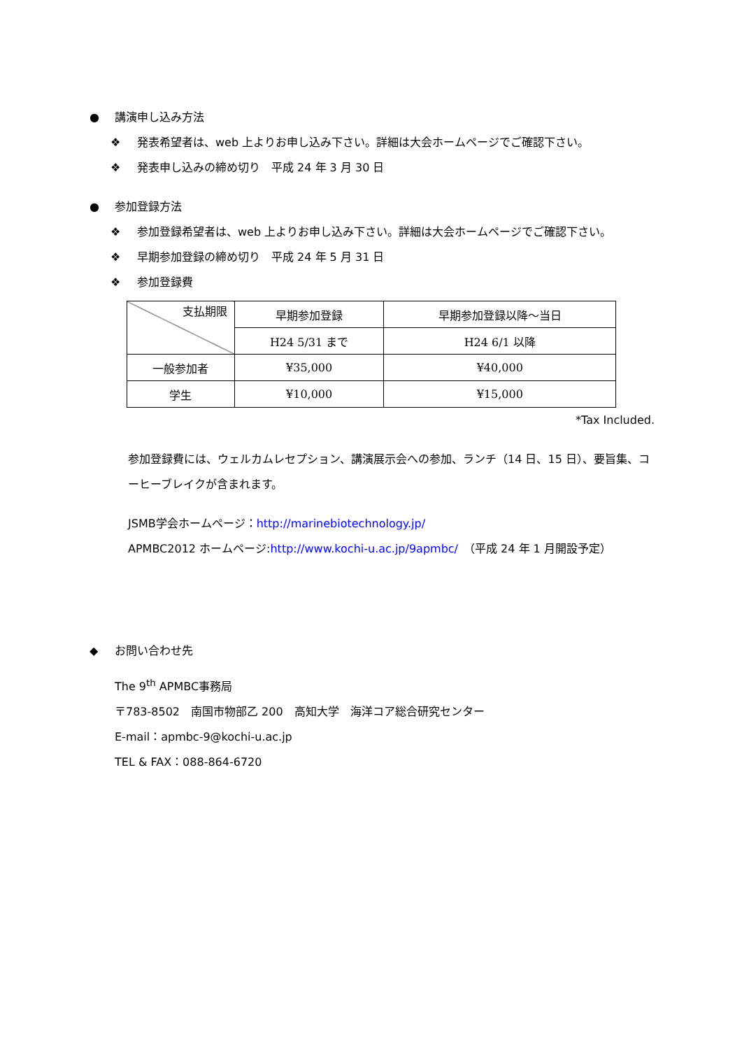● 講演申し込み方法
❖ 発表希望者は、web 上よりお申し込み下さい。詳細は大会ホームページでご確認下さい。
❖ 発表申し込みの締め切り　平成 24 年 3 月 30 日
● 参加登録方法
❖ 参加登録希望者は、web 上よりお申し込み下さい。詳細は大会ホームページでご確認下さい。
❖ 早期参加登録の締め切り　平成 24 年 5 月 31 日
❖ 参加登録費
| 支払期限 | 早期参加登録 | 早期参加登録以降～当日 |
| | H24 5/31 まで | H24 6/1 以降 |
| 一般参加者 | ¥35,000 | ¥40,000 |
| 学生 | ¥10,000 | ¥15,000 |
*Tax Included.
参加登録費には、ウェルカムレセプション、講演展示会への参加、ランチ（14 日、15 日）、要旨集、コーヒーブレイクが含まれます。
JSMB学会ホームページ：http://marinebiotechnology.jp/
APMBC2012 ホームページ:http://www.kochi-u.ac.jp/9apmbc/　（平成 24 年 1 月開設予定）
◆ お問い合わせ先
The 9<sup>th</sup> APMBC事務局
〒783-8502　南国市物部乙 200　高知大学　海洋コア総合研究センター
E-mail：apmbc-9@kochi-u.ac.jp
TEL & FAX：088-864-6720